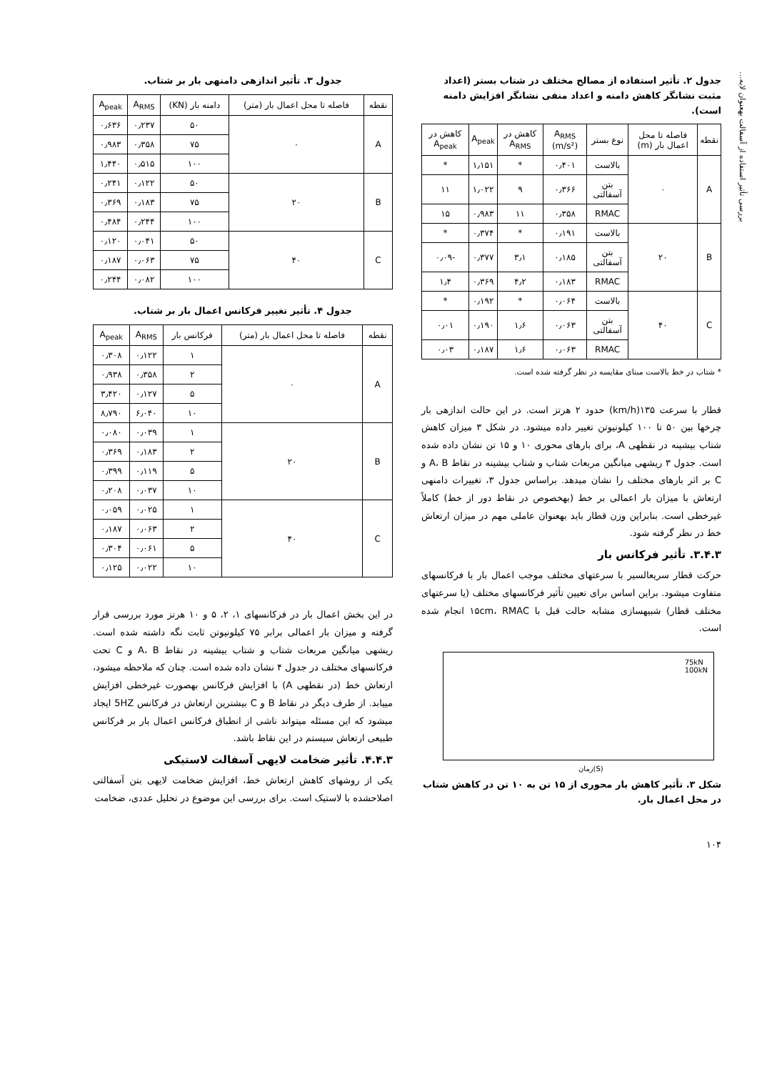بررسی تأثیر استفاده از آسفالت بهعنوان لایه...
جدول ۲. تأثیر استفاده از مصالح مختلف در شتاب بستر (اعداد مثبت نشانگر کاهش دامنه و اعداد منفی نشانگر افزایش دامنه است).
| نقطه | فاصله تا محل اعمال بار (m) | نوع بستر | A<sub>RMS</sub> (m/s²) | کاهش در A<sub>RMS</sub> | A<sub>peak</sub> | کاهش در A<sub>peak</sub> |
| --- | --- | --- | --- | --- | --- | --- |
| A | ۰ | بالاست | ۰٫۴۰۱ | * | ۱٫۱۵۱ | * |
| | | بتن آسفالتی | ۰٫۳۶۶ | ۹ | ۱٫۰۲۲ | ۱۱ |
| | | RMAC | ۰٫۳۵۸ | ۱۱ | ۰٫۹۸۳ | ۱۵ |
| B | ۲۰ | بالاست | ۰٫۱۹۱ | * | ۰٫۳۷۴ | * |
| | | بتن آسفالتی | ۰٫۱۸۵ | ۳٫۱ | ۰٫۳۷۷ | -۰٫۰۹ |
| | | RMAC | ۰٫۱۸۳ | ۴٫۲ | ۰٫۳۶۹ | ۱٫۴ |
| C | ۴۰ | بالاست | ۰٫۰۶۴ | * | ۰٫۱۹۲ | * |
| | | بتن آسفالتی | ۰٫۰۶۳ | ۱٫۶ | ۰٫۱۹۰ | ۰٫۰۱ |
| | | RMAC | ۰٫۰۶۳ | ۱٫۶ | ۰٫۱۸۷ | ۰٫۰۳ |
* شتاب در خط بالاست مبنای مقایسه در نظر گرفته شده است.
قطار با سرعت ۱۳۵(km/h) حدود ۲ هرتز است. در این حالت اندازهی بار چرخها بین ۵۰ تا ۱۰۰ کیلونیوتن تغییر داده میشود. در شکل ۳ میزان کاهش شتاب بیشینه در نقطهی A، برای بارهای محوری ۱۰ و ۱۵ تن نشان داده شده است. جدول ۳ ریشهی میانگین مربعات شتاب و شتاب بیشینه در نقاط A، B و C بر اثر بارهای مختلف را نشان میدهد. براساس جدول ۳، تغییرات دامنهی ارتعاش با میزان بار اعمالی بر خط (بهخصوص در نقاط دور از خط) کاملاً غیرخطی است. بنابراین وزن قطار باید بهعنوان عاملی مهم در میزان ارتعاش خط در نظر گرفته شود.
۳.۴.۳. تأثیر فرکانس بار
حرکت قطار سریعالسیر با سرعتهای مختلف موجب اعمال بار با فرکانسهای متفاوت میشود. براین اساس برای تعیین تأثیر فرکانسهای مختلف (یا سرعتهای مختلف قطار) شبیهسازی مشابه حالت قبل با ۱۵cm، RMAC انجام شده است.
75kN
100kN
زمان(S)
شکل ۳. تأثیر کاهش بار محوری از ۱۵ تن به ۱۰ تن در کاهش شتاب در محل اعمال بار.
۱۰۴
جدول ۳. تأثیر اندازهی دامنهی بار بر شتاب.
| نقطه | فاصله تا محل اعمال بار (متر) | دامنه بار (KN) | A<sub>RMS</sub> | A<sub>peak</sub> |
| --- | --- | --- | --- | --- |
| A | ۰ | ۵۰ | ۰٫۲۳۷ | ۰٫۶۳۶ |
| | | ۷۵ | ۰٫۳۵۸ | ۰٫۹۸۳ |
| | | ۱۰۰ | ۰٫۵۱۵ | ۱٫۴۴۰ |
| B | ۲۰ | ۵۰ | ۰٫۱۲۲ | ۰٫۲۴۱ |
| | | ۷۵ | ۰٫۱۸۳ | ۰٫۳۶۹ |
| | | ۱۰۰ | ۰٫۲۴۴ | ۰٫۴۸۴ |
| C | ۴۰ | ۵۰ | ۰٫۰۴۱ | ۰٫۱۲۰ |
| | | ۷۵ | ۰٫۰۶۳ | ۰٫۱۸۷ |
| | | ۱۰۰ | ۰٫۰۸۲ | ۰٫۲۴۴ |
جدول ۴. تأثیر تغییر فرکانس اعمال بار بر شتاب.
| نقطه | فاصله تا محل اعمال بار (متر) | فرکانس بار | A<sub>RMS</sub> | A<sub>peak</sub> |
| --- | --- | --- | --- | --- |
| A | ۰ | ۱ | ۰٫۱۲۲ | ۰٫۳۰۸ |
| | | ۲ | ۰٫۳۵۸ | ۰٫۹۳۸ |
| | | ۵ | ۰٫۱۲۷ | ۳٫۴۲۰ |
| | | ۱۰ | ۶٫۰۴۰ | ۸٫۷۹۰ |
| B | ۲۰ | ۱ | ۰٫۰۳۹ | ۰٫۰۸۰ |
| | | ۲ | ۰٫۱۸۳ | ۰٫۳۶۹ |
| | | ۵ | ۰٫۱۱۹ | ۰٫۳۹۹ |
| | | ۱۰ | ۰٫۰۳۷ | ۰٫۲۰۸ |
| C | ۴۰ | ۱ | ۰٫۰۲۵ | ۰٫۰۵۹ |
| | | ۲ | ۰٫۰۶۳ | ۰٫۱۸۷ |
| | | ۵ | ۰٫۰۶۱ | ۰٫۳۰۴ |
| | | ۱۰ | ۰٫۰۲۲ | ۰٫۱۲۵ |
در این بخش اعمال بار در فرکانسهای ۱، ۲، ۵ و ۱۰ هرتز مورد بررسی قرار گرفته و میزان بار اعمالی برابر ۷۵ کیلونیوتن ثابت نگه داشته شده است. ریشهی میانگین مربعات شتاب و شتاب بیشینه در نقاط A، B و C تحت فرکانسهای مختلف در جدول ۴ نشان داده شده است. چنان که ملاحظه میشود، ارتعاش خط (در نقطهی A) با افزایش فرکانس بهصورت غیرخطی افزایش مییابد. از طرف دیگر در نقاط B و C بیشترین ارتعاش در فرکانس 5HZ ایجاد میشود که این مسئله میتواند ناشی از انطباق فرکانس اعمال بار بر فرکانس طبیعی ارتعاش سیستم در این نقاط باشد.
۴.۴.۳. تأثیر ضخامت لایهی آسفالت لاستیکی
یکی از روشهای کاهش ارتعاش خط، افزایش ضخامت لایهی بتن آسفالتی اصلاحشده با لاستیک است. برای بررسی این موضوع در تحلیل عددی، ضخامت